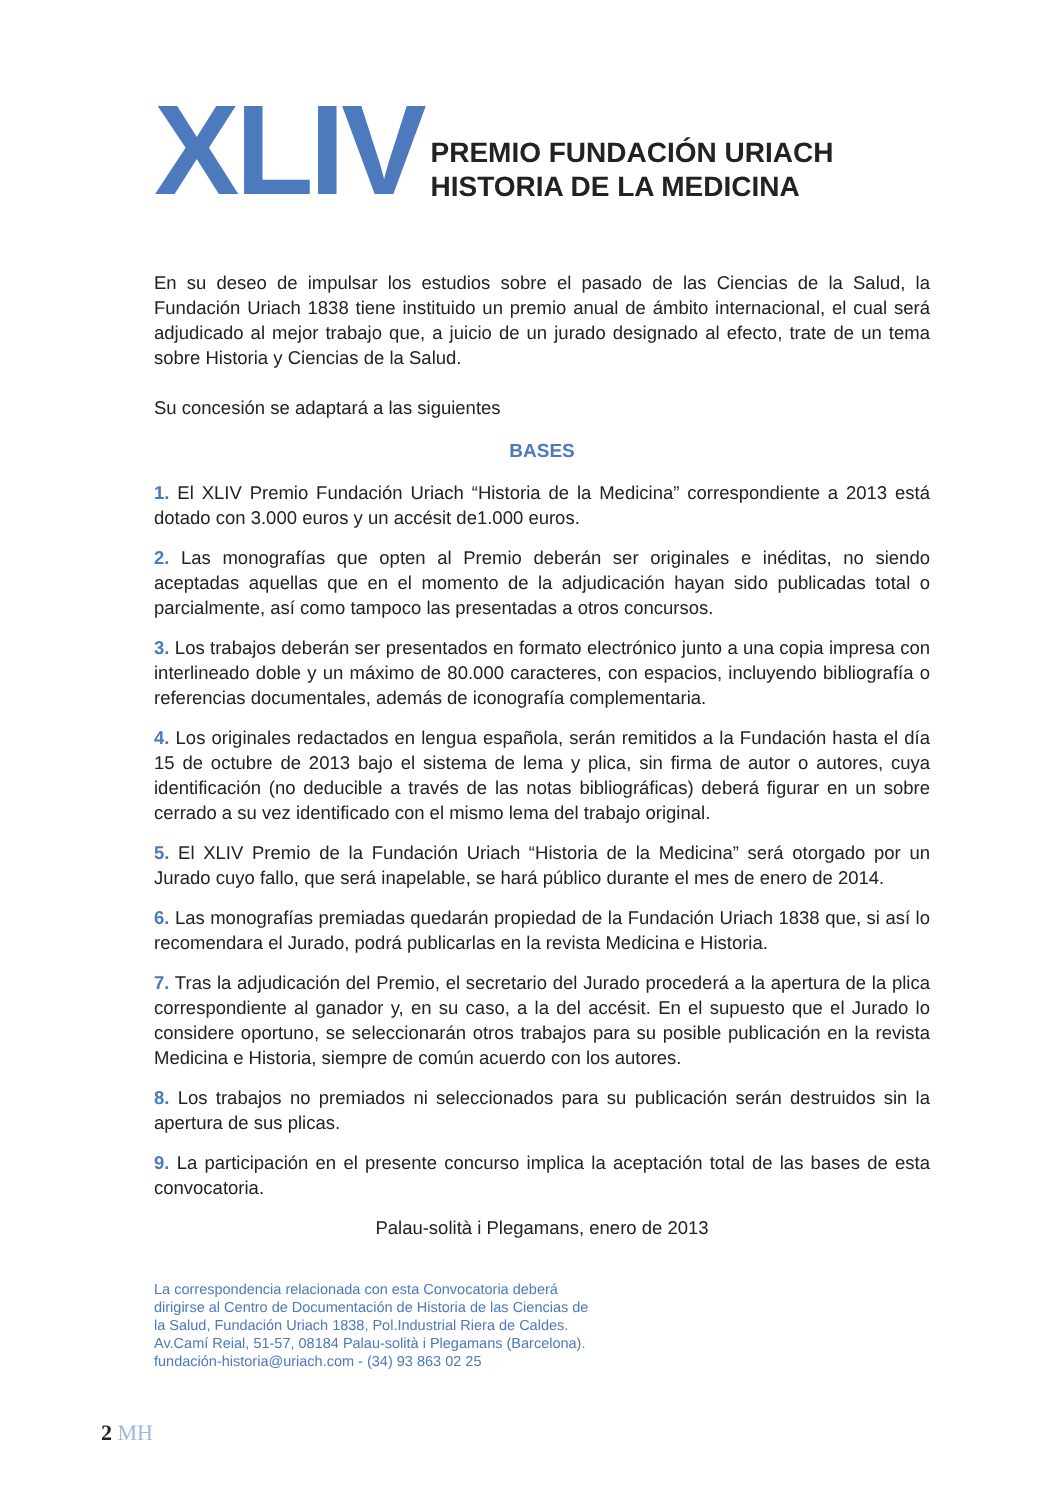XLIV
PREMIO FUNDACIÓN URIACH
HISTORIA DE LA MEDICINA
En su deseo de impulsar los estudios sobre el pasado de las Ciencias de la Salud, la Fundación Uriach 1838 tiene instituido un premio anual de ámbito internacional, el cual será adjudicado al mejor trabajo que, a juicio de un jurado designado al efecto, trate de un tema sobre Historia y Ciencias de la Salud.
Su concesión se adaptará a las siguientes
BASES
1. El XLIV Premio Fundación Uriach “Historia de la Medicina” correspondiente a 2013 está dotado con 3.000 euros y un accésit de1.000 euros.
2. Las monografías que opten al Premio deberán ser originales e inéditas, no siendo aceptadas aquellas que en el momento de la adjudicación hayan sido publicadas total o parcialmente, así como tampoco las presentadas a otros concursos.
3. Los trabajos deberán ser presentados en formato electrónico junto a una copia impresa con interlineado doble y un máximo de 80.000 caracteres, con espacios, incluyendo bibliografía o referencias documentales, además de iconografía complementaria.
4. Los originales redactados en lengua española, serán remitidos a la Fundación hasta el día 15 de octubre de 2013 bajo el sistema de lema y plica, sin firma de autor o autores, cuya identificación (no deducible a través de las notas bibliográficas) deberá figurar en un sobre cerrado a su vez identificado con el mismo lema del trabajo original.
5. El XLIV Premio de la Fundación Uriach “Historia de la Medicina” será otorgado por un Jurado cuyo fallo, que será inapelable, se hará público durante el mes de enero de 2014.
6. Las monografías premiadas quedarán propiedad de la Fundación Uriach 1838 que, si así lo recomendara el Jurado, podrá publicarlas en la revista Medicina e Historia.
7. Tras la adjudicación del Premio, el secretario del Jurado procederá a la apertura de la plica correspondiente al ganador y, en su caso, a la del accésit. En el supuesto que el Jurado lo considere oportuno, se seleccionarán otros trabajos para su posible publicación en la revista Medicina e Historia, siempre de común acuerdo con los autores.
8. Los trabajos no premiados ni seleccionados para su publicación serán destruidos sin la apertura de sus plicas.
9. La participación en el presente concurso implica la aceptación total de las bases de esta convocatoria.
Palau-solità i Plegamans, enero de 2013
La correspondencia relacionada con esta Convocatoria deberá dirigirse al Centro de Documentación de Historia de las Ciencias de la Salud, Fundación Uriach 1838, Pol.Industrial Riera de Caldes. Av.Camí Reial, 51-57, 08184 Palau-solità i Plegamans (Barcelona). fundación-historia@uriach.com - (34) 93 863 02 25
2 MH